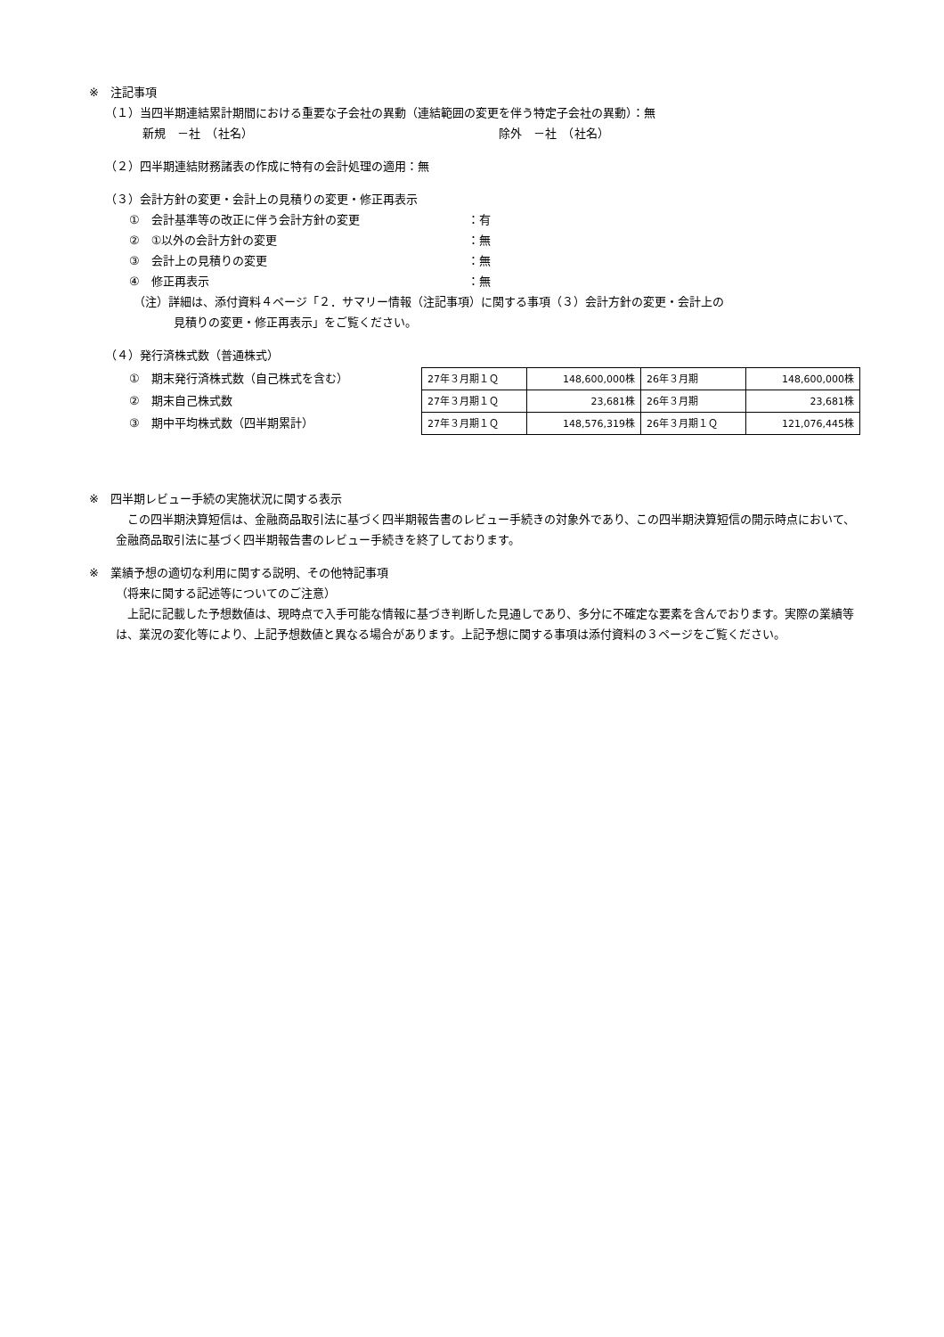※　注記事項
（１）当四半期連結累計期間における重要な子会社の異動（連結範囲の変更を伴う特定子会社の異動）：無
新規　－社　（社名） 除外　－社　（社名）
（２）四半期連結財務諸表の作成に特有の会計処理の適用：無
（３）会計方針の変更・会計上の見積りの変更・修正再表示
①　会計基準等の改正に伴う会計方針の変更 ：有
②　①以外の会計方針の変更 ：無
③　会計上の見積りの変更 ：無
④　修正再表示 ：無
（注）詳細は、添付資料４ページ「２．サマリー情報（注記事項）に関する事項（３）会計方針の変更・会計上の
見積りの変更・修正再表示」をご覧ください。
（４）発行済株式数（普通株式）
①　期末発行済株式数（自己株式を含む）
②　期末自己株式数
③　期中平均株式数（四半期累計）
| 27年３月期１Ｑ | 148,600,000株 | 26年３月期 | 148,600,000株 |
| 27年３月期１Ｑ | 23,681株 | 26年３月期 | 23,681株 |
| 27年３月期１Ｑ | 148,576,319株 | 26年３月期１Ｑ | 121,076,445株 |
※　四半期レビュー手続の実施状況に関する表示
　この四半期決算短信は、金融商品取引法に基づく四半期報告書のレビュー手続きの対象外であり、この四半期決算短信の開示時点において、金融商品取引法に基づく四半期報告書のレビュー手続きを終了しております。
※　業績予想の適切な利用に関する説明、その他特記事項
（将来に関する記述等についてのご注意）
　上記に記載した予想数値は、現時点で入手可能な情報に基づき判断した見通しであり、多分に不確定な要素を含んでおります。実際の業績等は、業況の変化等により、上記予想数値と異なる場合があります。上記予想に関する事項は添付資料の３ページをご覧ください。